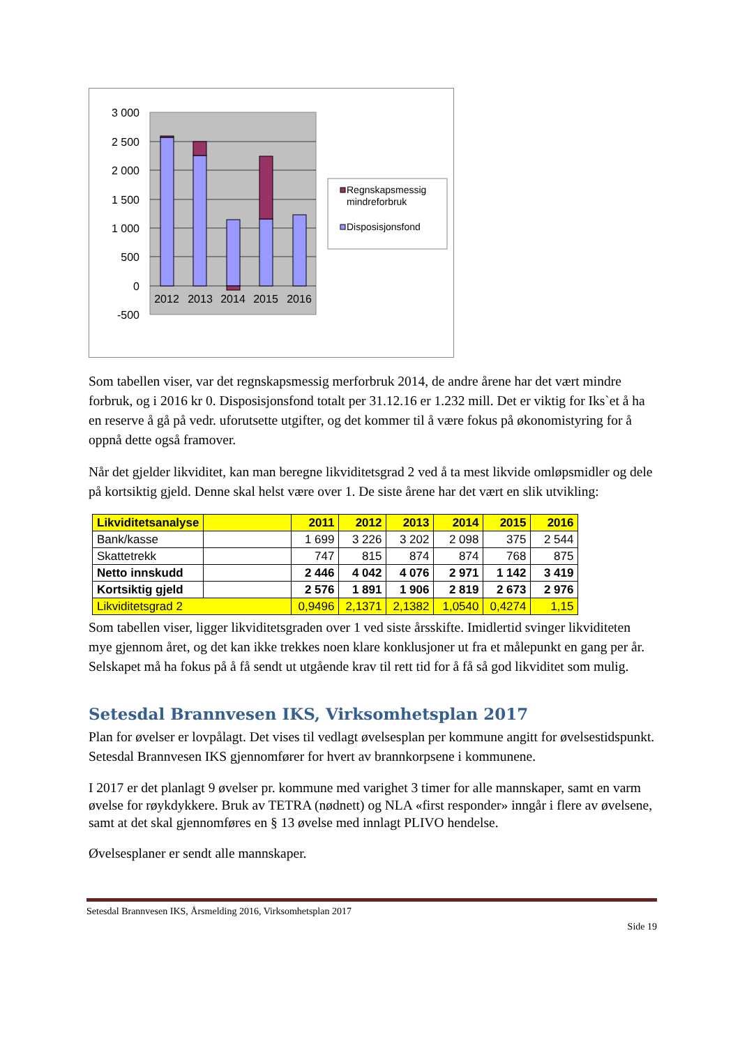3 000
2 500
2 000
1 500
1 000
500
0
-500
2012
2013
2014
2015
2016
Regnskapsmessig
mindreforbruk
Disposisjonsfond
Som tabellen viser, var det regnskapsmessig merforbruk 2014, de andre årene har det vært mindre forbruk, og i 2016 kr 0. Disposisjonsfond totalt per 31.12.16 er 1.232 mill. Det er viktig for Iks`et å ha en reserve å gå på vedr. uforutsette utgifter, og det kommer til å være fokus på økonomistyring for å oppnå dette også framover.
Når det gjelder likviditet, kan man beregne likviditetsgrad 2 ved å ta mest likvide omløpsmidler og dele på kortsiktig gjeld. Denne skal helst være over 1. De siste årene har det vært en slik utvikling:
| Likviditetsanalyse | | 2011 | 2012 | 2013 | 2014 | 2015 | 2016 |
| Bank/kasse | | 1 699 | 3 226 | 3 202 | 2 098 | 375 | 2 544 |
| Skattetrekk | | 747 | 815 | 874 | 874 | 768 | 875 |
| Netto innskudd | | 2 446 | 4 042 | 4 076 | 2 971 | 1 142 | 3 419 |
| Kortsiktig gjeld | | 2 576 | 1 891 | 1 906 | 2 819 | 2 673 | 2 976 |
| Likviditetsgrad 2 | | 0,9496 | 2,1371 | 2,1382 | 1,0540 | 0,4274 | 1,15 |
Som tabellen viser, ligger likviditetsgraden over 1 ved siste årsskifte. Imidlertid svinger likviditeten mye gjennom året, og det kan ikke trekkes noen klare konklusjoner ut fra et målepunkt en gang per år. Selskapet må ha fokus på å få sendt ut utgående krav til rett tid for å få så god likviditet som mulig.
Setesdal Brannvesen IKS, Virksomhetsplan 2017
Plan for øvelser er lovpålagt. Det vises til vedlagt øvelsesplan per kommune angitt for øvelsestidspunkt. Setesdal Brannvesen IKS gjennomfører for hvert av brannkorpsene i kommunene.
I 2017 er det planlagt 9 øvelser pr. kommune med varighet 3 timer for alle mannskaper, samt en varm øvelse for røykdykkere. Bruk av TETRA (nødnett) og NLA «first responder» inngår i flere av øvelsene, samt at det skal gjennomføres en § 13 øvelse med innlagt PLIVO hendelse.
Øvelsesplaner er sendt alle mannskaper.
Setesdal Brannvesen IKS, Årsmelding 2016, Virksomhetsplan 2017
Side 19